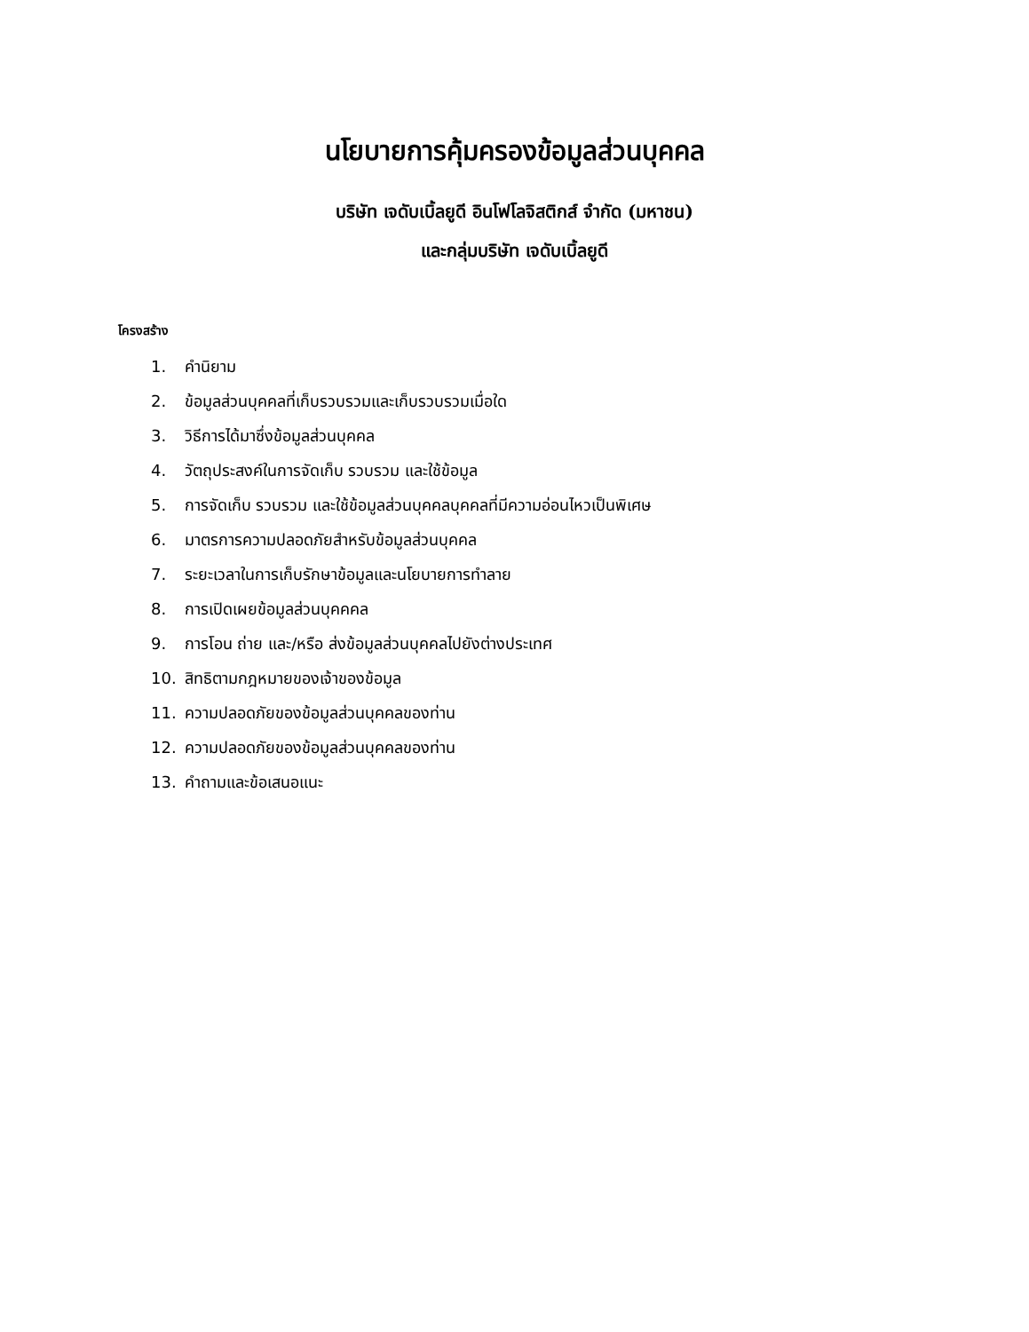นโยบายการคุ้มครองข้อมูลส่วนบุคคล
บริษัท เจดับเบิ้ลยูดี อินโฟโลจิสติกส์ จำกัด (มหาชน)
และกลุ่มบริษัท เจดับเบิ้ลยูดี
โครงสร้าง
1. คำนิยาม
2. ข้อมูลส่วนบุคคลที่เก็บรวบรวมและเก็บรวบรวมเมื่อใด
3. วิธีการได้มาซึ่งข้อมูลส่วนบุคคล
4. วัตถุประสงค์ในการจัดเก็บ รวบรวม และใช้ข้อมูล
5. การจัดเก็บ รวบรวม และใช้ข้อมูลส่วนบุคคลบุคคลที่มีความอ่อนไหวเป็นพิเศษ
6. มาตรการความปลอดภัยสำหรับข้อมูลส่วนบุคคล
7. ระยะเวลาในการเก็บรักษาข้อมูลและนโยบายการทำลาย
8. การเปิดเผยข้อมูลส่วนบุคคคล
9. การโอน ถ่าย และ/หรือ ส่งข้อมูลส่วนบุคคลไปยังต่างประเทศ
10. สิทธิตามกฎหมายของเจ้าของข้อมูล
11. ความปลอดภัยของข้อมูลส่วนบุคคลของท่าน
12. ความปลอดภัยของข้อมูลส่วนบุคคลของท่าน
13. คำถามและข้อเสนอแนะ